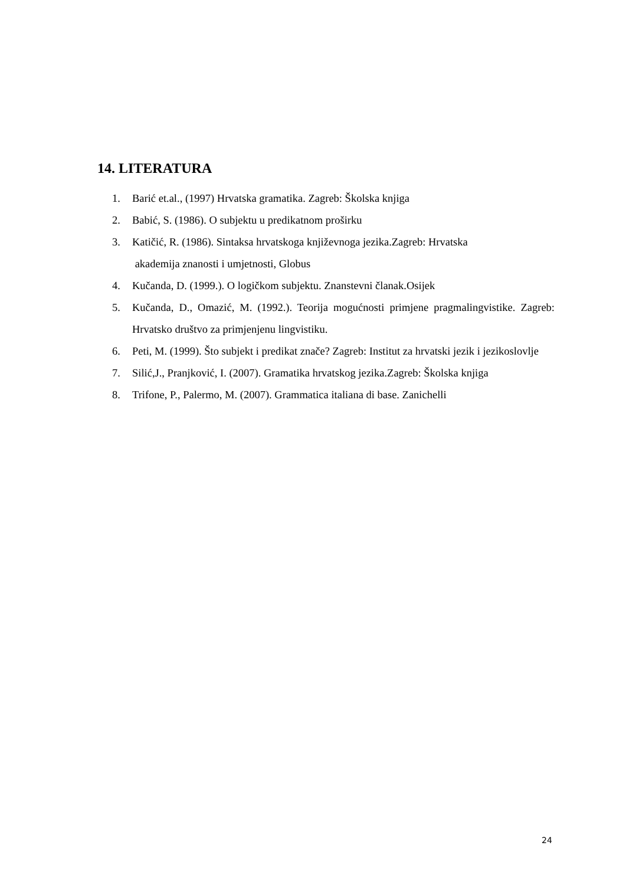14. LITERATURA
1. Barić et.al., (1997) Hrvatska gramatika. Zagreb: Školska knjiga
2. Babić, S. (1986). O subjektu u predikatnom proširku
3. Katičić, R. (1986). Sintaksa hrvatskoga književnoga jezika.Zagreb: Hrvatska
akademija znanosti i umjetnosti, Globus
4. Kučanda, D. (1999.). O logičkom subjektu. Znanstevni članak.Osijek
5. Kučanda, D., Omazić, M. (1992.). Teorija mogućnosti primjene pragmalingvistike. Zagreb: Hrvatsko društvo za primjenjenu lingvistiku.
6. Peti, M. (1999). Što subjekt i predikat znače? Zagreb: Institut za hrvatski jezik i jezikoslovlje
7. Silić,J., Pranjković, I. (2007). Gramatika hrvatskog jezika.Zagreb: Školska knjiga
8. Trifone, P., Palermo, M. (2007). Grammatica italiana di base. Zanichelli
24